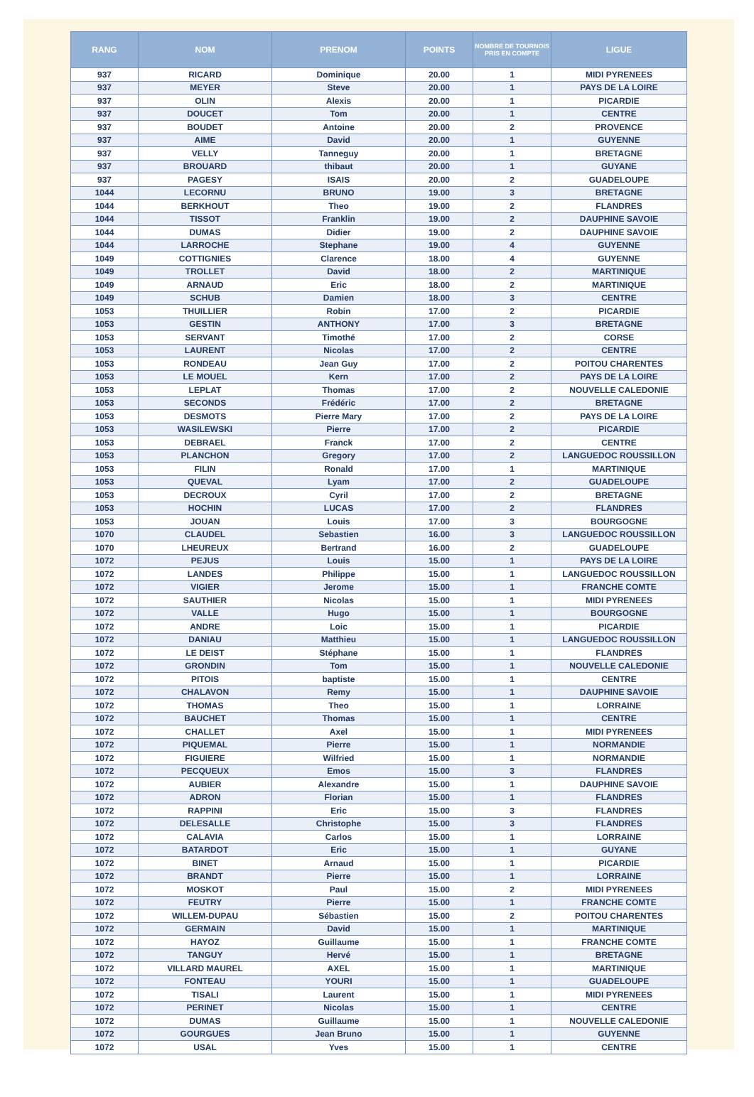| RANG | NOM | PRENOM | POINTS | NOMBRE DE TOURNOIS PRIS EN COMPTE | LIGUE |
| --- | --- | --- | --- | --- | --- |
| 937 | RICARD | Dominique | 20.00 | 1 | MIDI PYRENEES |
| 937 | MEYER | Steve | 20.00 | 1 | PAYS DE LA LOIRE |
| 937 | OLIN | Alexis | 20.00 | 1 | PICARDIE |
| 937 | DOUCET | Tom | 20.00 | 1 | CENTRE |
| 937 | BOUDET | Antoine | 20.00 | 2 | PROVENCE |
| 937 | AIME | David | 20.00 | 1 | GUYENNE |
| 937 | VELLY | Tanneguy | 20.00 | 1 | BRETAGNE |
| 937 | BROUARD | thibaut | 20.00 | 1 | GUYANE |
| 937 | PAGESY | ISAIS | 20.00 | 2 | GUADELOUPE |
| 1044 | LECORNU | BRUNO | 19.00 | 3 | BRETAGNE |
| 1044 | BERKHOUT | Theo | 19.00 | 2 | FLANDRES |
| 1044 | TISSOT | Franklin | 19.00 | 2 | DAUPHINE SAVOIE |
| 1044 | DUMAS | Didier | 19.00 | 2 | DAUPHINE SAVOIE |
| 1044 | LARROCHE | Stephane | 19.00 | 4 | GUYENNE |
| 1049 | COTTIGNIES | Clarence | 18.00 | 4 | GUYENNE |
| 1049 | TROLLET | David | 18.00 | 2 | MARTINIQUE |
| 1049 | ARNAUD | Eric | 18.00 | 2 | MARTINIQUE |
| 1049 | SCHUB | Damien | 18.00 | 3 | CENTRE |
| 1053 | THUILLIER | Robin | 17.00 | 2 | PICARDIE |
| 1053 | GESTIN | ANTHONY | 17.00 | 3 | BRETAGNE |
| 1053 | SERVANT | Timothé | 17.00 | 2 | CORSE |
| 1053 | LAURENT | Nicolas | 17.00 | 2 | CENTRE |
| 1053 | RONDEAU | Jean Guy | 17.00 | 2 | POITOU CHARENTES |
| 1053 | LE MOUEL | Kern | 17.00 | 2 | PAYS DE LA LOIRE |
| 1053 | LEPLAT | Thomas | 17.00 | 2 | NOUVELLE CALEDONIE |
| 1053 | SECONDS | Frédéric | 17.00 | 2 | BRETAGNE |
| 1053 | DESMOTS | Pierre Mary | 17.00 | 2 | PAYS DE LA LOIRE |
| 1053 | WASILEWSKI | Pierre | 17.00 | 2 | PICARDIE |
| 1053 | DEBRAEL | Franck | 17.00 | 2 | CENTRE |
| 1053 | PLANCHON | Gregory | 17.00 | 2 | LANGUEDOC ROUSSILLON |
| 1053 | FILIN | Ronald | 17.00 | 1 | MARTINIQUE |
| 1053 | QUEVAL | Lyam | 17.00 | 2 | GUADELOUPE |
| 1053 | DECROUX | Cyril | 17.00 | 2 | BRETAGNE |
| 1053 | HOCHIN | LUCAS | 17.00 | 2 | FLANDRES |
| 1053 | JOUAN | Louis | 17.00 | 3 | BOURGOGNE |
| 1070 | CLAUDEL | Sebastien | 16.00 | 3 | LANGUEDOC ROUSSILLON |
| 1070 | LHEUREUX | Bertrand | 16.00 | 2 | GUADELOUPE |
| 1072 | PEJUS | Louis | 15.00 | 1 | PAYS DE LA LOIRE |
| 1072 | LANDES | Philippe | 15.00 | 1 | LANGUEDOC ROUSSILLON |
| 1072 | VIGIER | Jerome | 15.00 | 1 | FRANCHE COMTE |
| 1072 | SAUTHIER | Nicolas | 15.00 | 1 | MIDI PYRENEES |
| 1072 | VALLE | Hugo | 15.00 | 1 | BOURGOGNE |
| 1072 | ANDRE | Loic | 15.00 | 1 | PICARDIE |
| 1072 | DANIAU | Matthieu | 15.00 | 1 | LANGUEDOC ROUSSILLON |
| 1072 | LE DEIST | Stéphane | 15.00 | 1 | FLANDRES |
| 1072 | GRONDIN | Tom | 15.00 | 1 | NOUVELLE CALEDONIE |
| 1072 | PITOIS | baptiste | 15.00 | 1 | CENTRE |
| 1072 | CHALAVON | Remy | 15.00 | 1 | DAUPHINE SAVOIE |
| 1072 | THOMAS | Theo | 15.00 | 1 | LORRAINE |
| 1072 | BAUCHET | Thomas | 15.00 | 1 | CENTRE |
| 1072 | CHALLET | Axel | 15.00 | 1 | MIDI PYRENEES |
| 1072 | PIQUEMAL | Pierre | 15.00 | 1 | NORMANDIE |
| 1072 | FIGUIERE | Wilfried | 15.00 | 1 | NORMANDIE |
| 1072 | PECQUEUX | Emos | 15.00 | 3 | FLANDRES |
| 1072 | AUBIER | Alexandre | 15.00 | 1 | DAUPHINE SAVOIE |
| 1072 | ADRON | Florian | 15.00 | 1 | FLANDRES |
| 1072 | RAPPINI | Eric | 15.00 | 3 | FLANDRES |
| 1072 | DELESALLE | Christophe | 15.00 | 3 | FLANDRES |
| 1072 | CALAVIA | Carlos | 15.00 | 1 | LORRAINE |
| 1072 | BATARDOT | Eric | 15.00 | 1 | GUYANE |
| 1072 | BINET | Arnaud | 15.00 | 1 | PICARDIE |
| 1072 | BRANDT | Pierre | 15.00 | 1 | LORRAINE |
| 1072 | MOSKOT | Paul | 15.00 | 2 | MIDI PYRENEES |
| 1072 | FEUTRY | Pierre | 15.00 | 1 | FRANCHE COMTE |
| 1072 | WILLEM-DUPAU | Sébastien | 15.00 | 2 | POITOU CHARENTES |
| 1072 | GERMAIN | David | 15.00 | 1 | MARTINIQUE |
| 1072 | HAYOZ | Guillaume | 15.00 | 1 | FRANCHE COMTE |
| 1072 | TANGUY | Hervé | 15.00 | 1 | BRETAGNE |
| 1072 | VILLARD MAUREL | AXEL | 15.00 | 1 | MARTINIQUE |
| 1072 | FONTEAU | YOURI | 15.00 | 1 | GUADELOUPE |
| 1072 | TISALI | Laurent | 15.00 | 1 | MIDI PYRENEES |
| 1072 | PERINET | Nicolas | 15.00 | 1 | CENTRE |
| 1072 | DUMAS | Guillaume | 15.00 | 1 | NOUVELLE CALEDONIE |
| 1072 | GOURGUES | Jean Bruno | 15.00 | 1 | GUYENNE |
| 1072 | USAL | Yves | 15.00 | 1 | CENTRE |